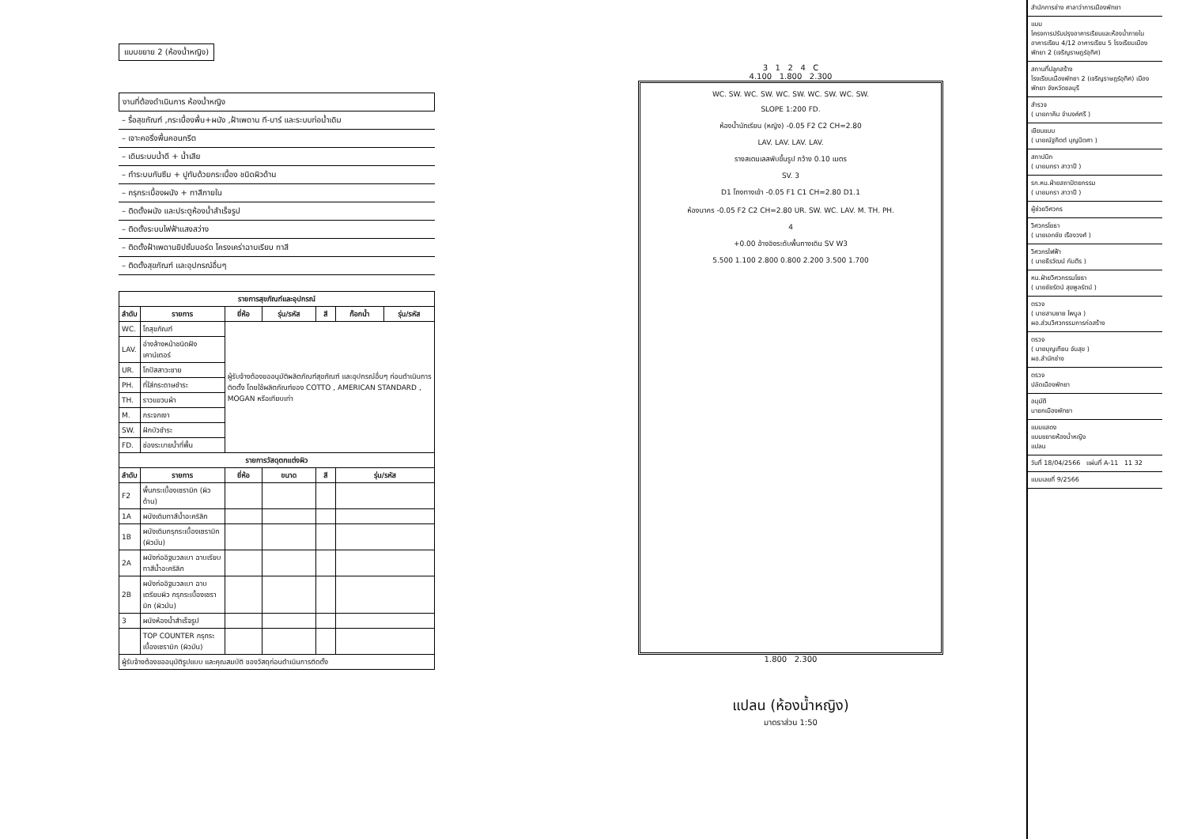แบบขยาย 2 (ห้องน้ำหญิง)
งานที่ต้องดำเนินการ ห้องน้ำหญิง
– รื้อสุขภัณฑ์ ,กระเบื้องพื้น+ผนัง ,ฝ้าเพดาน ที-บาร์ และระบบท่อน้ำเดิม
– เจาะคอริ่งพื้นคอนกรีต
– เดินระบบน้ำดี + น้ำเสีย
– ทำระบบกันซึม + ปูทับด้วยกระเบื้อง ชนิดผิวด้าน
– กรุกระเบื้องผนัง + ทาสีภายใน
– ติดตั้งผนัง และประตูห้องน้ำสำเร็จรูป
– ติดตั้งระบบไฟฟ้าแสงสว่าง
– ติดตั้งฝ้าเพดานยิปซั่มบอร์ด โครงเคร่าฉาบเรียบ ทาสี
– ติดตั้งสุขภัณฑ์ และอุปกรณ์อื่นๆ
| รายการสุขภัณฑ์และอุปกรณ์ | | | | | | |
| --- | --- | --- | --- | --- | --- | --- |
| ลำดับ | รายการ | ยี่ห้อ | รุ่น/รหัส | สี | ก๊อกน้ำ | รุ่น/รหัส |
| WC. | โถสุขภัณฑ์ | ผู้รับจ้างต้องขออนุมัติผลิตภัณฑ์สุขภัณฑ์ และอุปกรณ์อื่นๆ ก่อนดำเนินการติดตั้ง โดยใช้ผลิตภัณฑ์ของ COTTO , AMERICAN STANDARD , MOGAN หรือเทียบเท่า | | | | |
| LAV. | อ่างล้างหน้าชนิดฝังเคาน์เตอร์ | | | | | |
| UR. | โถปัสสาวะชาย | | | | | |
| PH. | ที่ใส่กระดาษชำระ | | | | | |
| TH. | ราวแขวนผ้า | | | | | |
| M. | กระจกเงา | | | | | |
| SW. | ฝักบัวชำระ | | | | | |
| FD. | ช่องระบายน้ำที่พื้น | | | | | |
| รายการวัสดุตกแต่งผิว | | | | | | |
| ลำดับ | รายการ | ยี่ห้อ | ขนาด | สี | รุ่น/รหัส | |
| F2 | พื้นกระเบื้องเซรามิก (ผิวด้าน) | | | | | |
| 1A | ผนังเดิมทาสีน้ำอะคริลิก | | | | | |
| 1B | ผนังเดิมกรุกระเบื้องเซรามิก (ผิวมัน) | | | | | |
| 2A | ผนังก่ออิฐมวลเบา ฉาบเรียบ ทาสีน้ำอะคริลิก | | | | | |
| 2B | ผนังก่ออิฐมวลเบา ฉาบเตรียมผิว กรุกระเบื้องเซรามิก (ผิวมัน) | | | | | |
| 3 | ผนังห้องน้ำสำเร็จรูป | | | | | |
| | TOP COUNTER กรุกระเบื้องเซรามิก (ผิวมัน) | | | | | |
| ผู้รับจ้างต้องขออนุมัติรูปแบบ และคุณสมบัติ ของวัสดุก่อนดำเนินการติดตั้ง | | | | | | |
3 1 2 4 C
4.100 1.800 2.300
WC. SW. WC. SW. WC. SW. WC. SW. WC. SW.
SLOPE 1:200 FD.
ห้องน้ำนักเรียน (หญิง) -0.05 F2 C2 CH=2.80
LAV. LAV. LAV. LAV.
รางสเตนเลสพับขึ้นรูป กว้าง 0.10 เมตร
SV. 3
D1 โถงทางเข้า -0.05 F1 C1 CH=2.80 D1.1
ห้องนาคร -0.05 F2 C2 CH=2.80 UR. SW. WC. LAV. M. TH. PH.
4
+0.00 อ้างอิงระดับพื้นทางเดิน SV W3
5.500 1.100 2.800 0.800 2.200 3.500 1.700
1.800 2.300
แปลน (ห้องน้ำหญิง)
มาตราส่วน 1:50
สำนักการช่าง ศาลาว่าการเมืองพัทยา
แบบ
โครงการปรับปรุงอาคารเรียนและห้องน้ำภายในอาคารเรียน 4/12 อาคารเรียน 5 โรงเรียนเมืองพัทยา 2 (เจริญราษฎร์อุทิศ)
สถานที่ปลูกสร้าง
โรงเรียนเมืองพัทยา 2 (เจริญราษฎร์อุทิศ) เมืองพัทยา จังหวัดชลบุรี
สำรวจ
( นายภาคิน จำนงค์ศรี )
เขียนแบบ
( นายณัฐกิตต์ บุญนิตศา )
สถาปนิก
( นายมกรา สาวาปี )
รก.หน.ฝ่ายสถาปัตยกรรม
( นายมกรา สาวาปี )
ผู้ช่วยวิศวกร
วิศวกรโยธา
( นายเอกชัย เรืองวงศ์ )
วิศวกรไฟฟ้า
( นายธีรวัฒน์ กันตีร )
หน.ฝ่ายวิศวกรรมโยธา
( นายชัยรัตน์ สุขพูลรัตน์ )
ตรวจ
( นายสามชาย ไพบูล )
ผอ.ส่วนวิศวกรรมการก่อสร้าง
ตรวจ
( นายบุญเทียน จันสุข )
ผอ.สำนักช่าง
ตรวจ
ปลัดเมืองพัทยา
อนุมัติ
นายกเมืองพัทยา
แบบแสดง
แบบขยายห้องน้ำหญิง
แปลน
วันที่ 18/04/2566 แผ่นที่ A-11 11 32
แบบเลขที่ 9/2566